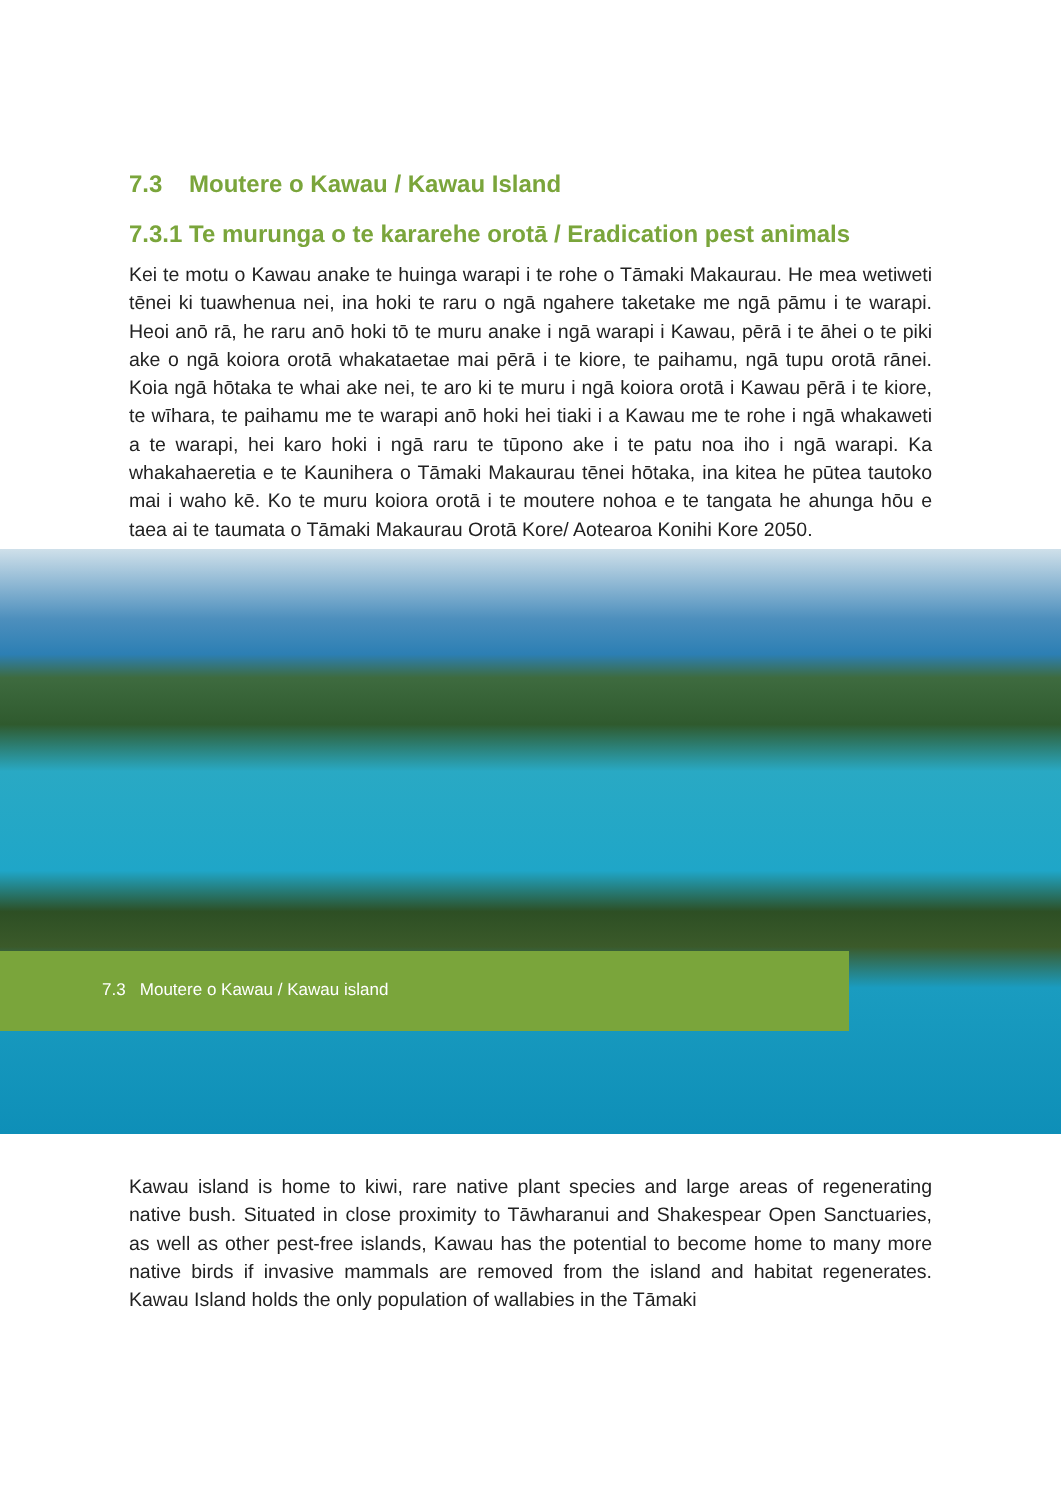7.3 Moutere o Kawau / Kawau Island
7.3.1 Te murunga o te kararehe orotā / Eradication pest animals
Kei te motu o Kawau anake te huinga warapi i te rohe o Tāmaki Makaurau. He mea wetiweti tēnei ki tuawhenua nei, ina hoki te raru o ngā ngahere taketake me ngā pāmu i te warapi. Heoi anō rā, he raru anō hoki tō te muru anake i ngā warapi i Kawau, pērā i te āhei o te piki ake o ngā koiora orotā whakataetae mai pērā i te kiore, te paihamu, ngā tupu orotā rānei. Koia ngā hōtaka te whai ake nei, te aro ki te muru i ngā koiora orotā i Kawau pērā i te kiore, te wīhara, te paihamu me te warapi anō hoki hei tiaki i a Kawau me te rohe i ngā whakaweti a te warapi, hei karo hoki i ngā raru te tūpono ake i te patu noa iho i ngā warapi. Ka whakahaeretia e te Kaunihera o Tāmaki Makaurau tēnei hōtaka, ina kitea he pūtea tautoko mai i waho kē. Ko te muru koiora orotā i te moutere nohoa e te tangata he ahunga hōu e taea ai te taumata o Tāmaki Makaurau Orotā Kore/ Aotearoa Konihi Kore 2050.
7.3 Moutere o Kawau / Kawau island
Kawau island is home to kiwi, rare native plant species and large areas of regenerating native bush. Situated in close proximity to Tāwharanui and Shakespear Open Sanctuaries, as well as other pest-free islands, Kawau has the potential to become home to many more native birds if invasive mammals are removed from the island and habitat regenerates. Kawau Island holds the only population of wallabies in the Tāmaki